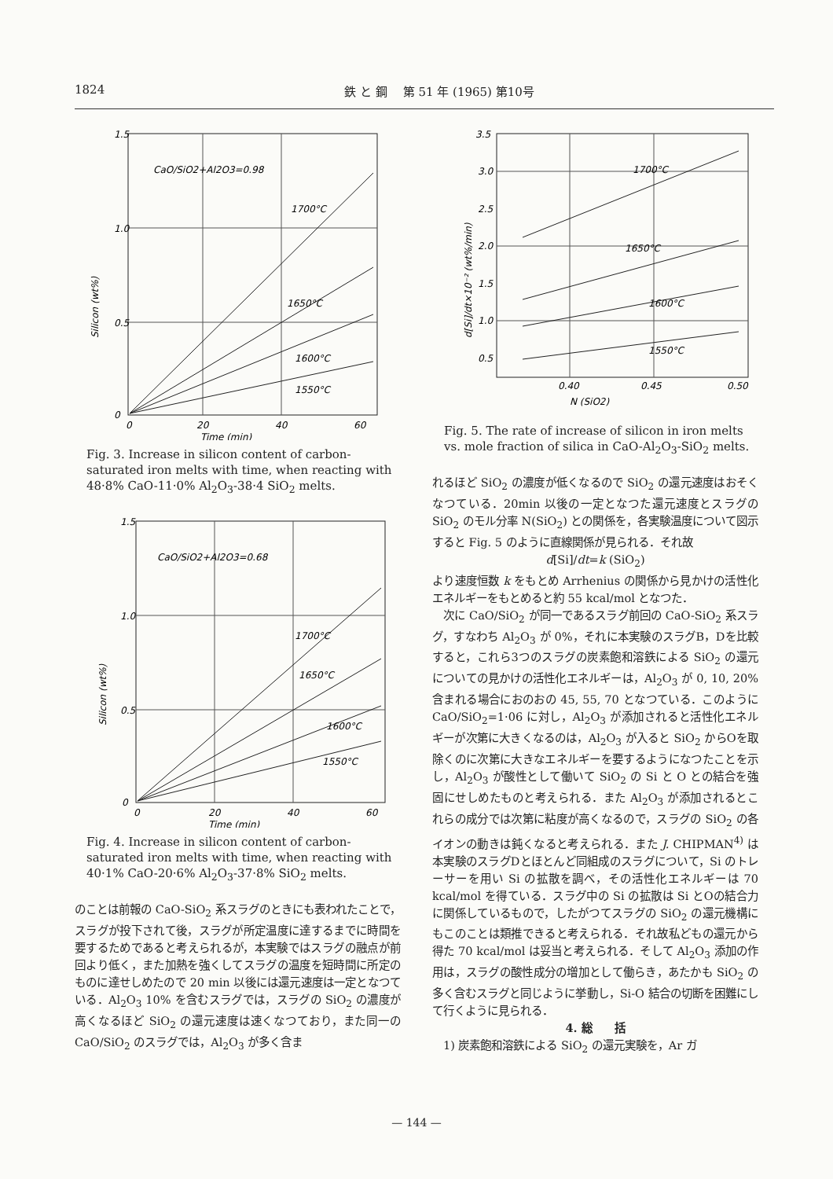1824 鉄 と 鋼　 第 51 年 (1965) 第10号
1.5
1.0
0.5
0
0
20
40
60
Time (min)
CaO/SiO2+Al2O3=0.98
1700°C
1650°C
1600°C
1550°C
Silicon (wt%)
Fig. 3. Increase in silicon content of carbon-saturated iron melts with time, when reacting with 48·8% CaO-11·0% Al<sub>2</sub>O<sub>3</sub>-38·4 SiO<sub>2</sub> melts.
1.5
1.0
0.5
0
0
20
40
60
Time (min)
CaO/SiO2+Al2O3=0.68
1700°C
1650°C
1600°C
1550°C
Silicon (wt%)
Fig. 4. Increase in silicon content of carbon-saturated iron melts with time, when reacting with 40·1% CaO-20·6% Al<sub>2</sub>O<sub>3</sub>-37·8% SiO<sub>2</sub> melts.
のことは前報の CaO-SiO<sub>2</sub> 系スラグのときにも表われたことで，スラグが投下されて後，スラグが所定温度に達するまでに時間を要するためであると考えられるが，本実験ではスラグの融点が前回より低く，また加熱を強くしてスラグの温度を短時間に所定のものに達せしめたので 20 min 以後には還元速度は一定となつている．Al<sub>2</sub>O<sub>3</sub> 10% を含むスラグでは，スラグの SiO<sub>2</sub> の濃度が高くなるほど SiO<sub>2</sub> の還元速度は速くなつており，また同一の CaO/SiO<sub>2</sub> のスラグでは，Al<sub>2</sub>O<sub>3</sub> が多く含ま
3.5
3.0
2.5
2.0
1.5
1.0
0.5
0.40
0.45
0.50
N (SiO2)
1700°C
1650°C
1600°C
1550°C
d[Si]/dt×10⁻² (wt%/min)
Fig. 5. The rate of increase of silicon in iron melts vs. mole fraction of silica in CaO-Al<sub>2</sub>O<sub>3</sub>-SiO<sub>2</sub> melts.
れるほど SiO<sub>2</sub> の濃度が低くなるので SiO<sub>2</sub> の還元速度はおそくなつている．20min 以後の一定となつた還元速度とスラグの SiO<sub>2</sub> のモル分率 N(SiO<sub>2</sub>) との関係を，各実験温度について図示すると Fig. 5 のように直線関係が見られる．それ故
d[Si]/dt=k (SiO<sub>2</sub>)
より速度恒数 k をもとめ Arrhenius の関係から見かけの活性化エネルギーをもとめると約 55 kcal/mol となつた．
　次に CaO/SiO<sub>2</sub> が同一であるスラグ前回の CaO-SiO<sub>2</sub> 系スラグ，すなわち Al<sub>2</sub>O<sub>3</sub> が 0%，それに本実験のスラグB，Dを比較すると，これら3つのスラグの炭素飽和溶鉄による SiO<sub>2</sub> の還元についての見かけの活性化エネルギーは，Al<sub>2</sub>O<sub>3</sub> が 0, 10, 20% 含まれる場合におのおの 45, 55, 70 となつている．このように CaO/SiO<sub>2</sub>=1·06 に対し，Al<sub>2</sub>O<sub>3</sub> が添加されると活性化エネルギーが次第に大きくなるのは，Al<sub>2</sub>O<sub>3</sub> が入ると SiO<sub>2</sub> からOを取除くのに次第に大きなエネルギーを要するようになつたことを示し，Al<sub>2</sub>O<sub>3</sub> が酸性として働いて SiO<sub>2</sub> の Si と O との結合を強固にせしめたものと考えられる．また Al<sub>2</sub>O<sub>3</sub> が添加されるとこれらの成分では次第に粘度が高くなるので，スラグの SiO<sub>2</sub> の各イオンの動きは鈍くなると考えられる．また J. CHIPMAN<sup>4)</sup> は本実験のスラグDとほとんど同組成のスラグについて，Si のトレーサーを用い Si の拡散を調べ，その活性化エネルギーは 70 kcal/mol を得ている．スラグ中の Si の拡散は Si とOの結合力に関係しているもので，したがつてスラグの SiO<sub>2</sub> の還元機構にもこのことは類推できると考えられる．それ故私どもの還元から得た 70 kcal/mol は妥当と考えられる．そして Al<sub>2</sub>O<sub>3</sub> 添加の作用は，スラグの酸性成分の増加として働らき，あたかも SiO<sub>2</sub> の多く含むスラグと同じように挙動し，Si-O 結合の切断を困難にして行くように見られる．
4. 総　　括
　1) 炭素飽和溶鉄による SiO<sub>2</sub> の還元実験を，Ar ガ
— 144 —